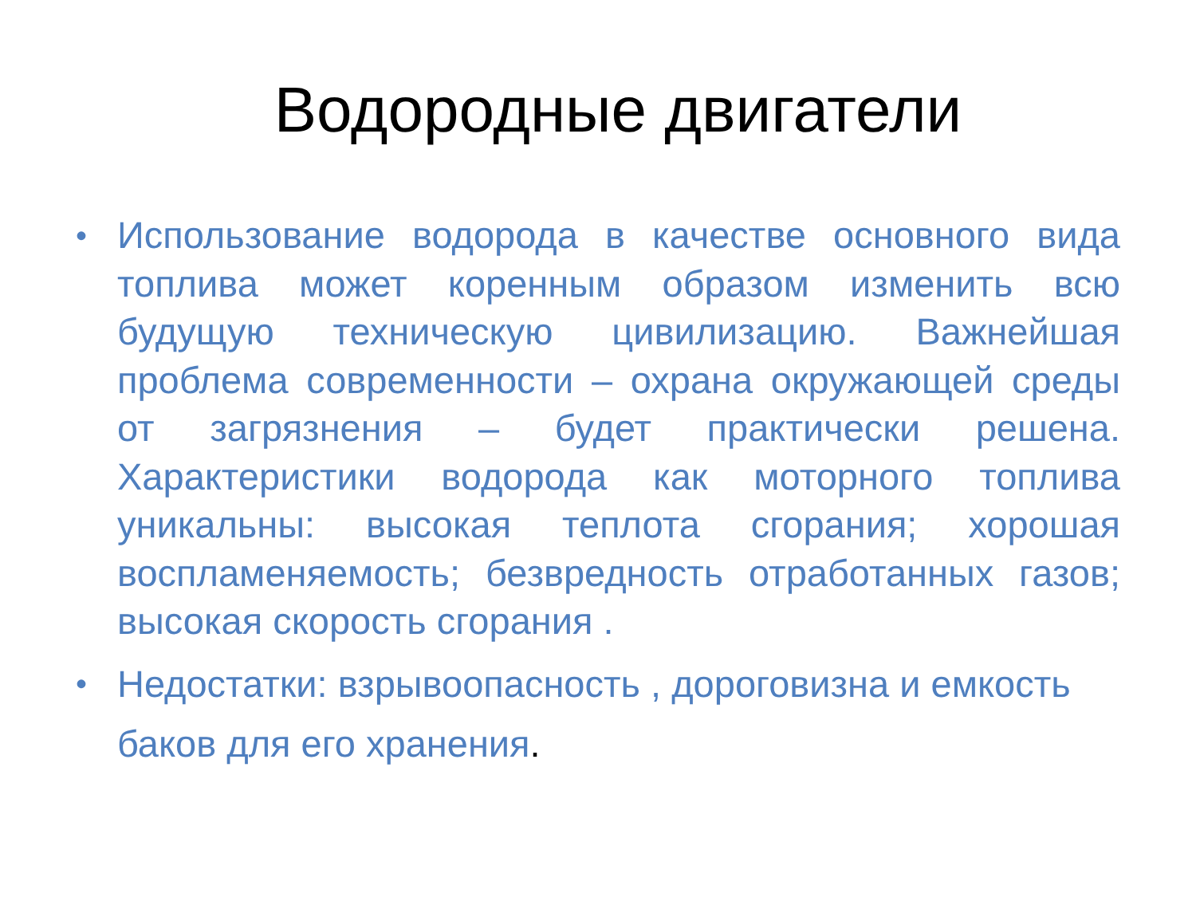Водородные двигатели
• Использование водорода в качестве основного вида топлива может коренным образом изменить всю будущую техническую цивилизацию. Важнейшая проблема современности – охрана окружающей среды от загрязнения – будет практически решена. Характеристики водорода как моторного топлива уникальны: высокая теплота сгорания; хорошая воспламеняемость; безвредность отработанных газов; высокая скорость сгорания .
• Недостатки: взрывоопасность , дороговизна и емкость баков для его хранения.